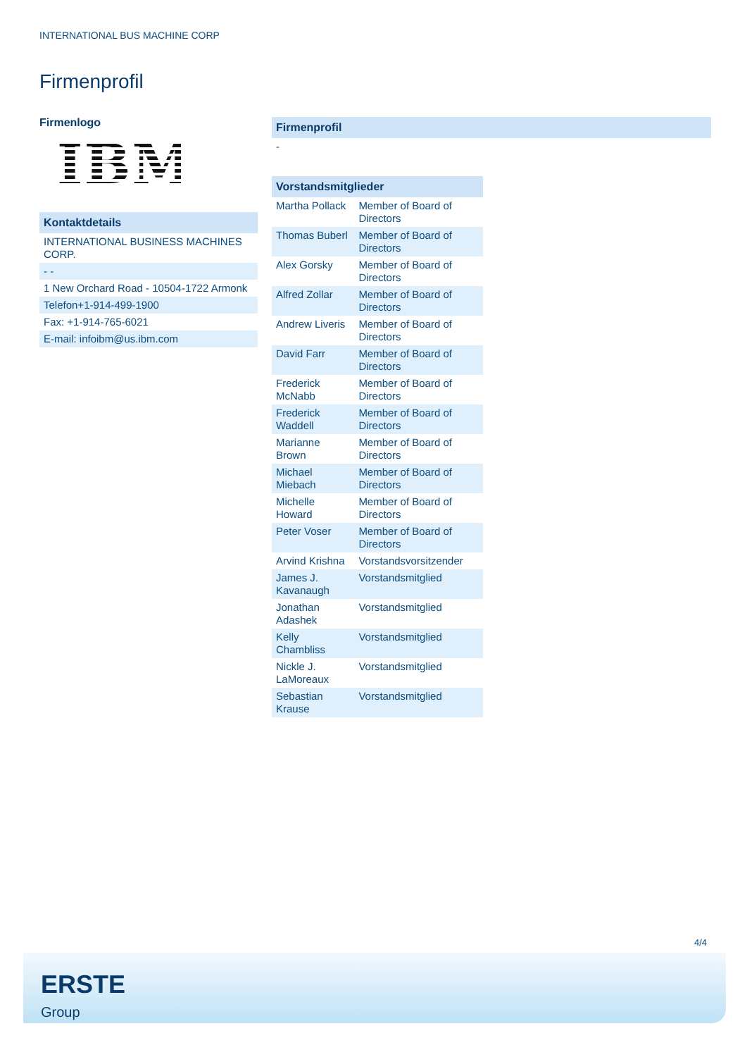INTERNATIONAL BUS MACHINE CORP
Firmenprofil
Firmenlogo
IBM
| Kontaktdetails |
| --- |
| INTERNATIONAL BUSINESS MACHINES CORP. |
| - - |
| 1 New Orchard Road - 10504-1722 Armonk |
| Telefon+1-914-499-1900 |
| Fax: +1-914-765-6021 |
| E-mail: infoibm@us.ibm.com |
| Firmenprofil |
| --- |
| - |
| Vorstandsmitglieder | |
| --- | --- |
| Martha Pollack | Member of Board of Directors |
| Thomas Buberl | Member of Board of Directors |
| Alex Gorsky | Member of Board of Directors |
| Alfred Zollar | Member of Board of Directors |
| Andrew Liveris | Member of Board of Directors |
| David Farr | Member of Board of Directors |
| Frederick McNabb | Member of Board of Directors |
| Frederick Waddell | Member of Board of Directors |
| Marianne Brown | Member of Board of Directors |
| Michael Miebach | Member of Board of Directors |
| Michelle Howard | Member of Board of Directors |
| Peter Voser | Member of Board of Directors |
| Arvind Krishna | Vorstandsvorsitzender |
| James J. Kavanaugh | Vorstandsmitglied |
| Jonathan Adashek | Vorstandsmitglied |
| Kelly Chambliss | Vorstandsmitglied |
| Nickle J. LaMoreaux | Vorstandsmitglied |
| Sebastian Krause | Vorstandsmitglied |
4/4
ERSTE
Group